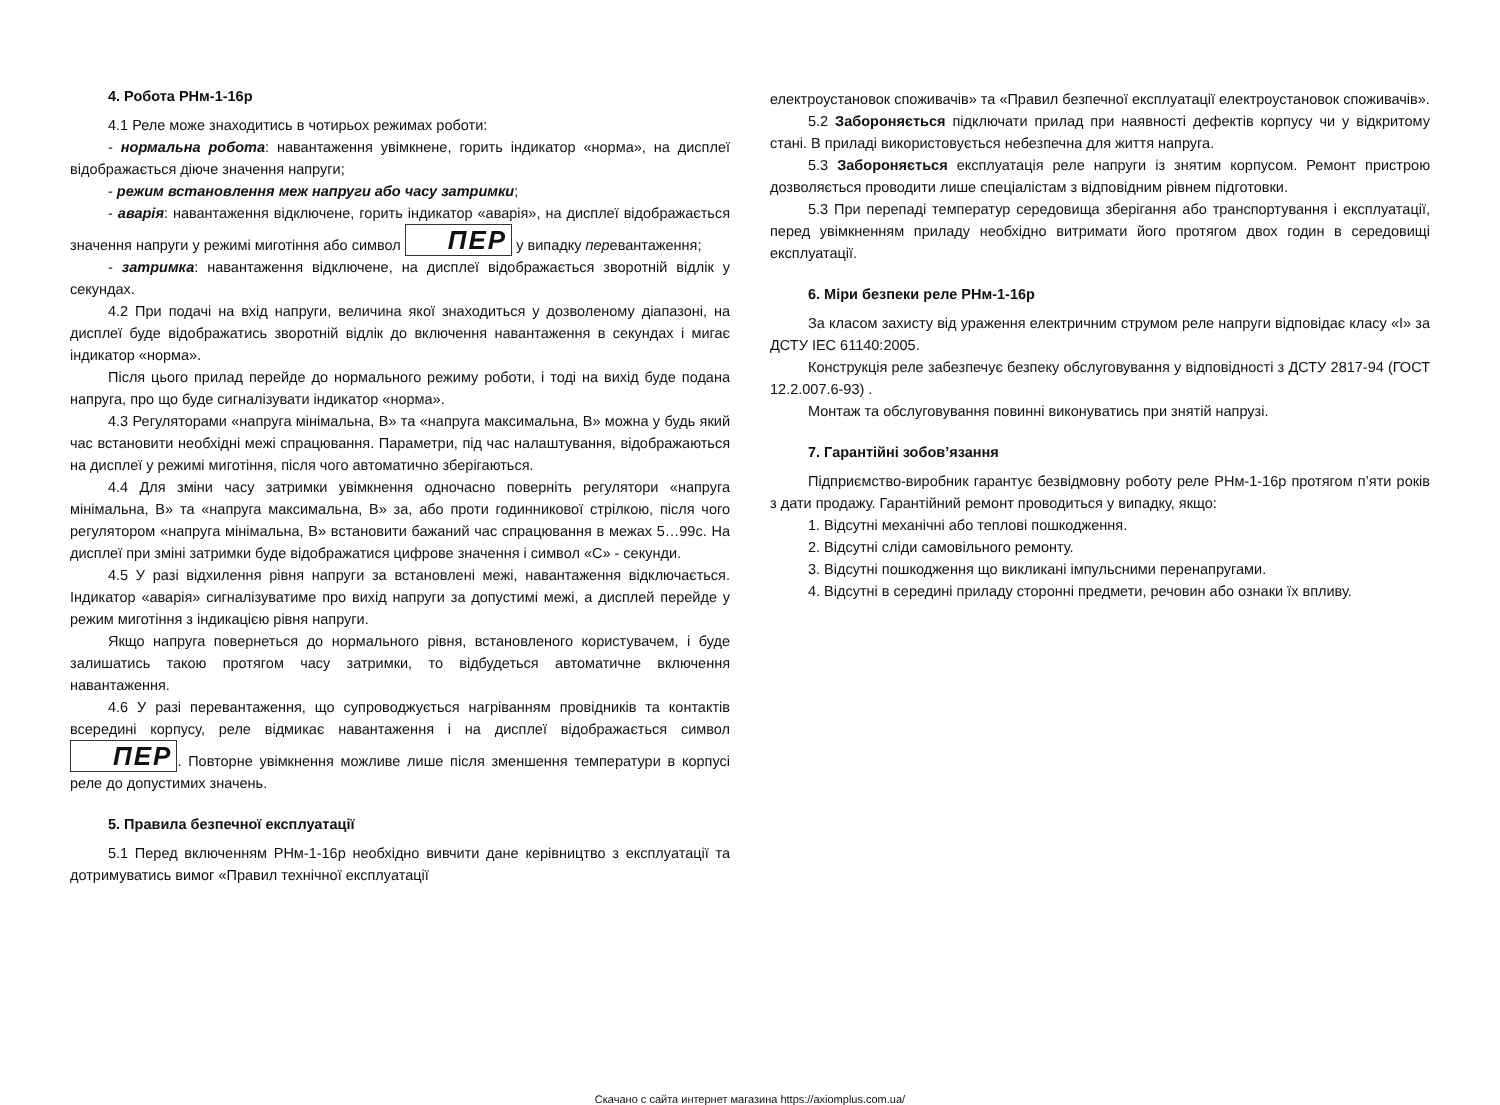4. Робота РНм-1-16р
4.1 Реле може знаходитись в чотирьох режимах роботи:
- нормальна робота: навантаження увімкнене, горить індикатор «норма», на дисплеї відображається діюче значення напруги;
- режим встановлення меж напруги або часу затримки;
- аварія: навантаження відключене, горить індикатор «аварія», на дисплеї відображається значення напруги у режимі миготіння або символ ПЕР у випадку перевантаження;
- затримка: навантаження відключене, на дисплеї відображається зворотній відлік у секундах.
4.2 При подачі на вхід напруги, величина якої знаходиться у дозволеному діапазоні, на дисплеї буде відображатись зворотній відлік до включення навантаження в секундах і мигає індикатор «норма».
Після цього прилад перейде до нормального режиму роботи, і тоді на вихід буде подана напруга, про що буде сигналізувати індикатор «норма».
4.3 Регуляторами «напруга мінімальна, В» та «напруга максимальна, В» можна у будь який час встановити необхідні межі спрацювання. Параметри, під час налаштування, відображаються на дисплеї у режимі миготіння, після чого автоматично зберігаються.
4.4 Для зміни часу затримки увімкнення одночасно поверніть регулятори «напруга мінімальна, В» та «напруга максимальна, В» за, або проти годинникової стрілкою, після чого регулятором «напруга мінімальна, В» встановити бажаний час спрацювання в межах 5…99с. На дисплеї при зміні затримки буде відображатися цифрове значення і символ «С» - секунди.
4.5 У разі відхилення рівня напруги за встановлені межі, навантаження відключається. Індикатор «аварія» сигналізуватиме про вихід напруги за допустимі межі, а дисплей перейде у режим миготіння з індикацією рівня напруги.
Якщо напруга повернеться до нормального рівня, встановленого користувачем, і буде залишатись такою протягом часу затримки, то відбудеться автоматичне включення навантаження.
4.6 У разі перевантаження, що супроводжується нагріванням провідників та контактів всередині корпусу, реле відмикає навантаження і на дисплеї відображається символ ПЕР. Повторне увімкнення можливе лише після зменшення температури в корпусі реле до допустимих значень.
5. Правила безпечної експлуатації
5.1 Перед включенням РНм-1-16р необхідно вивчити дане керівництво з експлуатації та дотримуватись вимог «Правил технічної експлуатації
електроустановок споживачів» та «Правил безпечної експлуатації електроустановок споживачів».
5.2 Забороняється підключати прилад при наявності дефектів корпусу чи у відкритому стані. В приладі використовується небезпечна для життя напруга.
5.3 Забороняється експлуатація реле напруги із знятим корпусом. Ремонт пристрою дозволяється проводити лише спеціалістам з відповідним рівнем підготовки.
5.3 При перепаді температур середовища зберігання або транспортування і експлуатації, перед увімкненням приладу необхідно витримати його протягом двох годин в середовищі експлуатації.
6. Міри безпеки реле РНм-1-16р
За класом захисту від ураження електричним струмом реле напруги відповідає класу «I» за ДСТУ IEC 61140:2005.
Конструкція реле забезпечує безпеку обслуговування у відповідності з ДСТУ 2817-94 (ГОСТ 12.2.007.6-93) .
Монтаж та обслуговування повинні виконуватись при знятій напрузі.
7. Гарантійні зобов’язання
Підприємство-виробник гарантує безвідмовну роботу реле РНм-1-16р протягом п’яти років з дати продажу. Гарантійний ремонт проводиться у випадку, якщо:
1. Відсутні механічні або теплові пошкодження.
2. Відсутні сліди самовільного ремонту.
3. Відсутні пошкодження що викликані імпульсними перенапругами.
4. Відсутні в середині приладу сторонні предмети, речовин або ознаки їх впливу.
Скачано с сайта интернет магазина https://axiomplus.com.ua/